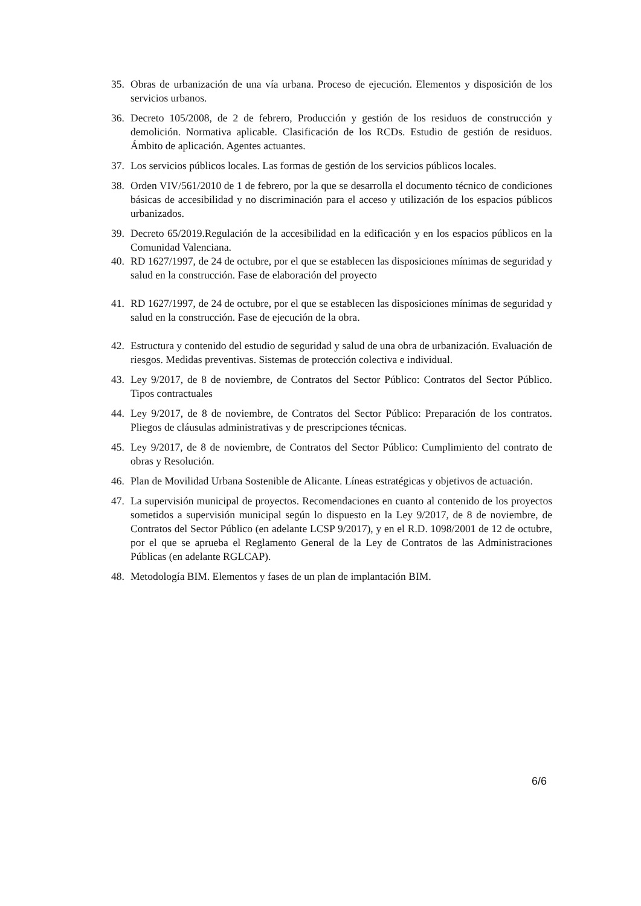35. Obras de urbanización de una vía urbana. Proceso de ejecución. Elementos y disposición de los servicios urbanos.
36. Decreto 105/2008, de 2 de febrero, Producción y gestión de los residuos de construcción y demolición. Normativa aplicable. Clasificación de los RCDs. Estudio de gestión de residuos. Ámbito de aplicación. Agentes actuantes.
37. Los servicios públicos locales. Las formas de gestión de los servicios públicos locales.
38. Orden VIV/561/2010 de 1 de febrero, por la que se desarrolla el documento técnico de condiciones básicas de accesibilidad y no discriminación para el acceso y utilización de los espacios públicos urbanizados.
39. Decreto 65/2019.Regulación de la accesibilidad en la edificación y en los espacios públicos en la Comunidad Valenciana.
40. RD 1627/1997, de 24 de octubre, por el que se establecen las disposiciones mínimas de seguridad y salud en la construcción. Fase de elaboración del proyecto
41. RD 1627/1997, de 24 de octubre, por el que se establecen las disposiciones mínimas de seguridad y salud en la construcción. Fase de ejecución de la obra.
42. Estructura y contenido del estudio de seguridad y salud de una obra de urbanización. Evaluación de riesgos. Medidas preventivas. Sistemas de protección colectiva e individual.
43. Ley 9/2017, de 8 de noviembre, de Contratos del Sector Público: Contratos del Sector Público. Tipos contractuales
44. Ley 9/2017, de 8 de noviembre, de Contratos del Sector Público: Preparación de los contratos. Pliegos de cláusulas administrativas y de prescripciones técnicas.
45. Ley 9/2017, de 8 de noviembre, de Contratos del Sector Público: Cumplimiento del contrato de obras y Resolución.
46. Plan de Movilidad Urbana Sostenible de Alicante. Líneas estratégicas y objetivos de actuación.
47. La supervisión municipal de proyectos. Recomendaciones en cuanto al contenido de los proyectos sometidos a supervisión municipal según lo dispuesto en la Ley 9/2017, de 8 de noviembre, de Contratos del Sector Público (en adelante LCSP 9/2017), y en el R.D. 1098/2001 de 12 de octubre, por el que se aprueba el Reglamento General de la Ley de Contratos de las Administraciones Públicas (en adelante RGLCAP).
48. Metodología BIM. Elementos y fases de un plan de implantación BIM.
6/6